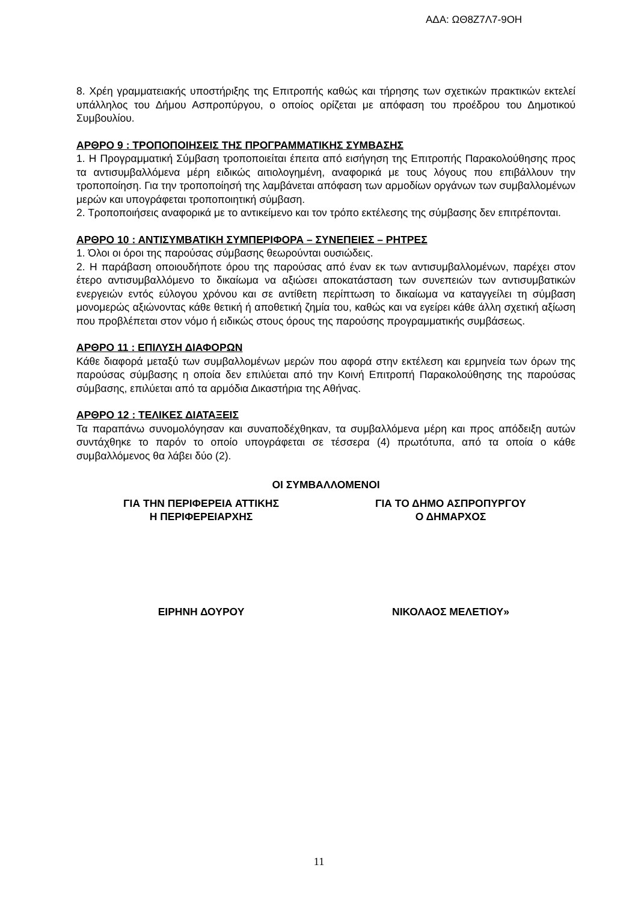ΑΔΑ: ΩΘ8Ζ7Λ7-9ΟΗ
8. Χρέη γραμματειακής υποστήριξης της Επιτροπής καθώς και τήρησης των σχετικών πρακτικών εκτελεί υπάλληλος του Δήμου Ασπροπύργου, ο οποίος ορίζεται με απόφαση του προέδρου του Δημοτικού Συμβουλίου.
ΑΡΘΡΟ 9 : ΤΡΟΠΟΠΟΙΗΣΕΙΣ ΤΗΣ ΠΡΟΓΡΑΜΜΑΤΙΚΗΣ ΣΥΜΒΑΣΗΣ
1. Η Προγραμματική Σύμβαση τροποποιείται έπειτα από εισήγηση της Επιτροπής Παρακολούθησης προς τα αντισυμβαλλόμενα μέρη ειδικώς αιτιολογημένη, αναφορικά με τους λόγους που επιβάλλουν την τροποποίηση. Για την τροποποίησή της λαμβάνεται απόφαση των αρμοδίων οργάνων των συμβαλλομένων μερών και υπογράφεται τροποποιητική σύμβαση.
2. Τροποποιήσεις αναφορικά με το αντικείμενο και τον τρόπο εκτέλεσης της σύμβασης δεν επιτρέπονται.
ΑΡΘΡΟ 10 : ΑΝΤΙΣΥΜΒΑΤΙΚΗ ΣΥΜΠΕΡΙΦΟΡΑ – ΣΥΝΕΠΕΙΕΣ – ΡΗΤΡΕΣ
1. Όλοι οι όροι της παρούσας σύμβασης θεωρούνται ουσιώδεις.
2. Η παράβαση οποιουδήποτε όρου της παρούσας από έναν εκ των αντισυμβαλλομένων, παρέχει στον έτερο αντισυμβαλλόμενο το δικαίωμα να αξιώσει αποκατάσταση των συνεπειών των αντισυμβατικών ενεργειών εντός εύλογου χρόνου και σε αντίθετη περίπτωση το δικαίωμα να καταγγείλει τη σύμβαση μονομερώς αξιώνοντας κάθε θετική ή αποθετική ζημία του, καθώς και να εγείρει κάθε άλλη σχετική αξίωση που προβλέπεται στον νόμο ή ειδικώς στους όρους της παρούσης προγραμματικής συμβάσεως.
ΑΡΘΡΟ 11 : ΕΠΙΛΥΣΗ ΔΙΑΦΟΡΩΝ
Κάθε διαφορά μεταξύ των συμβαλλομένων μερών που αφορά στην εκτέλεση και ερμηνεία των όρων της παρούσας σύμβασης η οποία δεν επιλύεται από την Κοινή Επιτροπή Παρακολούθησης της παρούσας σύμβασης, επιλύεται από τα αρμόδια Δικαστήρια της Αθήνας.
ΑΡΘΡΟ 12 : ΤΕΛΙΚΕΣ ΔΙΑΤΑΞΕΙΣ
Τα παραπάνω συνομολόγησαν και συναποδέχθηκαν, τα συμβαλλόμενα μέρη και προς απόδειξη αυτών συντάχθηκε το παρόν το οποίο υπογράφεται σε τέσσερα (4) πρωτότυπα, από τα οποία ο κάθε συμβαλλόμενος θα λάβει δύο (2).
ΟΙ ΣΥΜΒΑΛΛΟΜΕΝΟΙ
ΓΙΑ ΤΗΝ ΠΕΡΙΦΕΡΕΙΑ ΑΤΤΙΚΗΣ
Η ΠΕΡΙΦΕΡΕΙΑΡΧΗΣ
ΓΙΑ ΤΟ ΔΗΜΟ ΑΣΠΡΟΠΥΡΓΟΥ
Ο ΔΗΜΑΡΧΟΣ
ΕΙΡΗΝΗ ΔΟΥΡΟΥ ΝΙΚΟΛΑΟΣ ΜΕΛΕΤΙΟΥ»
11